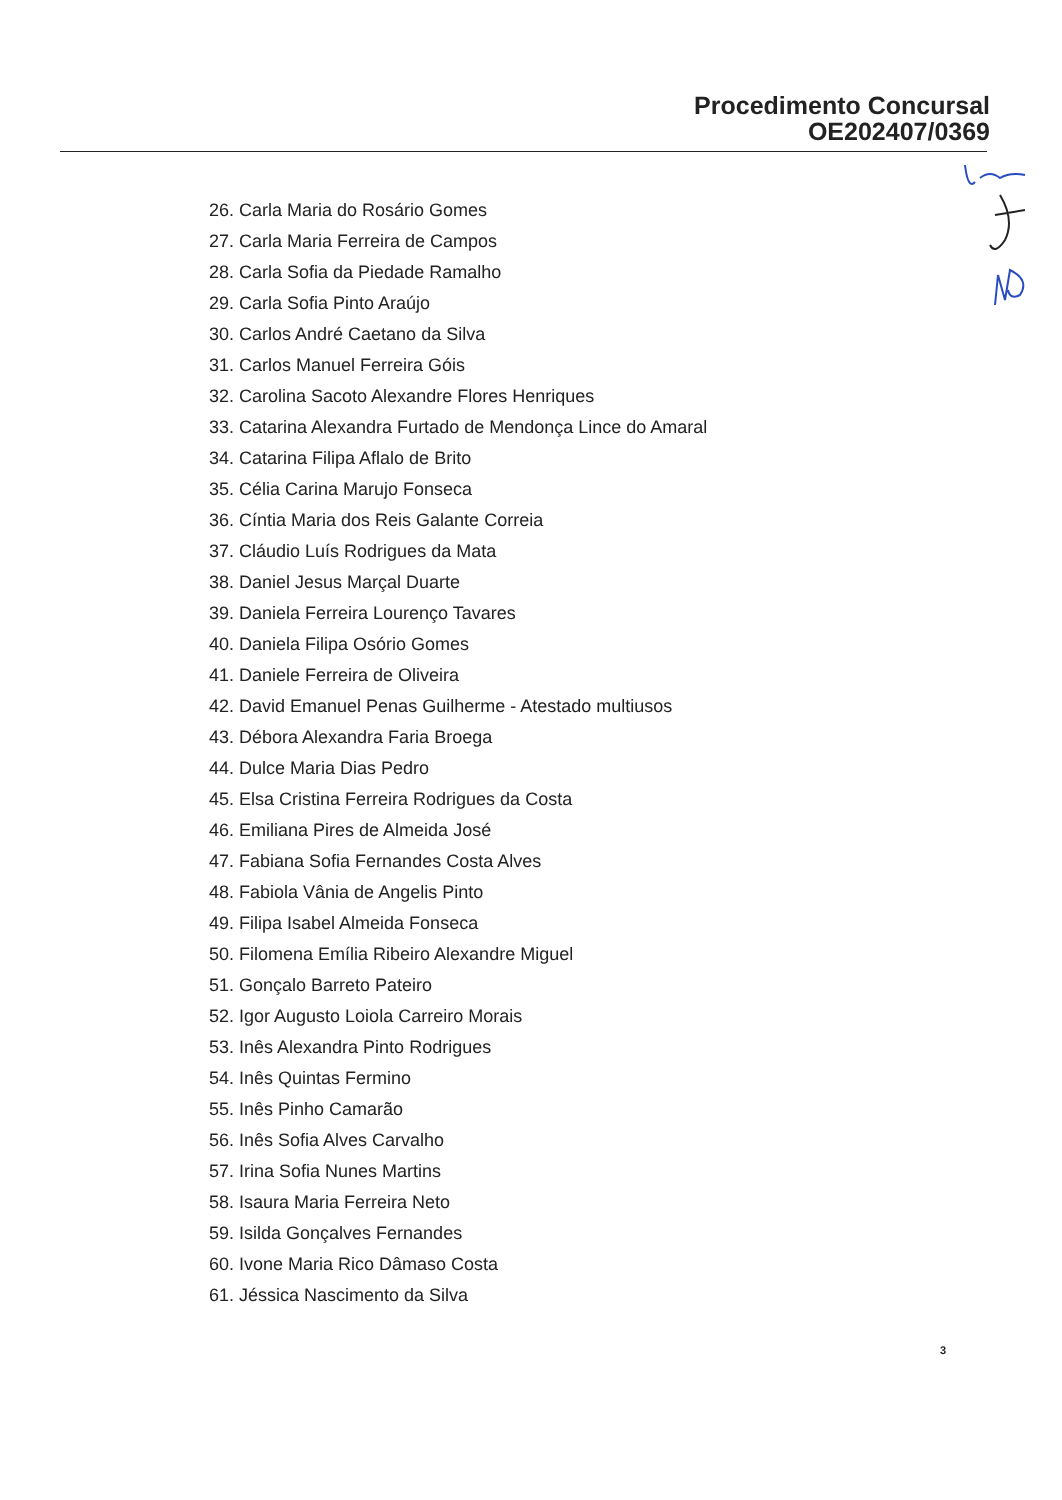Procedimento Concursal
OE202407/0369
26. Carla Maria do Rosário Gomes
27. Carla Maria Ferreira de Campos
28. Carla Sofia da Piedade Ramalho
29. Carla Sofia Pinto Araújo
30. Carlos André Caetano da Silva
31. Carlos Manuel Ferreira Góis
32. Carolina Sacoto Alexandre Flores Henriques
33. Catarina Alexandra Furtado de Mendonça Lince do Amaral
34. Catarina Filipa Aflalo de Brito
35. Célia Carina Marujo Fonseca
36. Cíntia Maria dos Reis Galante Correia
37. Cláudio Luís Rodrigues da Mata
38. Daniel Jesus Marçal Duarte
39. Daniela Ferreira Lourenço Tavares
40. Daniela Filipa Osório Gomes
41. Daniele Ferreira de Oliveira
42. David Emanuel Penas Guilherme - Atestado multiusos
43. Débora Alexandra Faria Broega
44. Dulce Maria Dias Pedro
45. Elsa Cristina Ferreira Rodrigues da Costa
46. Emiliana Pires de Almeida José
47. Fabiana Sofia Fernandes Costa Alves
48. Fabiola Vânia de Angelis Pinto
49. Filipa Isabel Almeida Fonseca
50. Filomena Emília Ribeiro Alexandre Miguel
51. Gonçalo Barreto Pateiro
52. Igor Augusto Loiola Carreiro Morais
53. Inês Alexandra Pinto Rodrigues
54. Inês Quintas Fermino
55. Inês Pinho Camarão
56. Inês Sofia Alves Carvalho
57. Irina Sofia Nunes Martins
58. Isaura Maria Ferreira Neto
59. Isilda Gonçalves Fernandes
60. Ivone Maria Rico Dâmaso Costa
61. Jéssica Nascimento da Silva
3